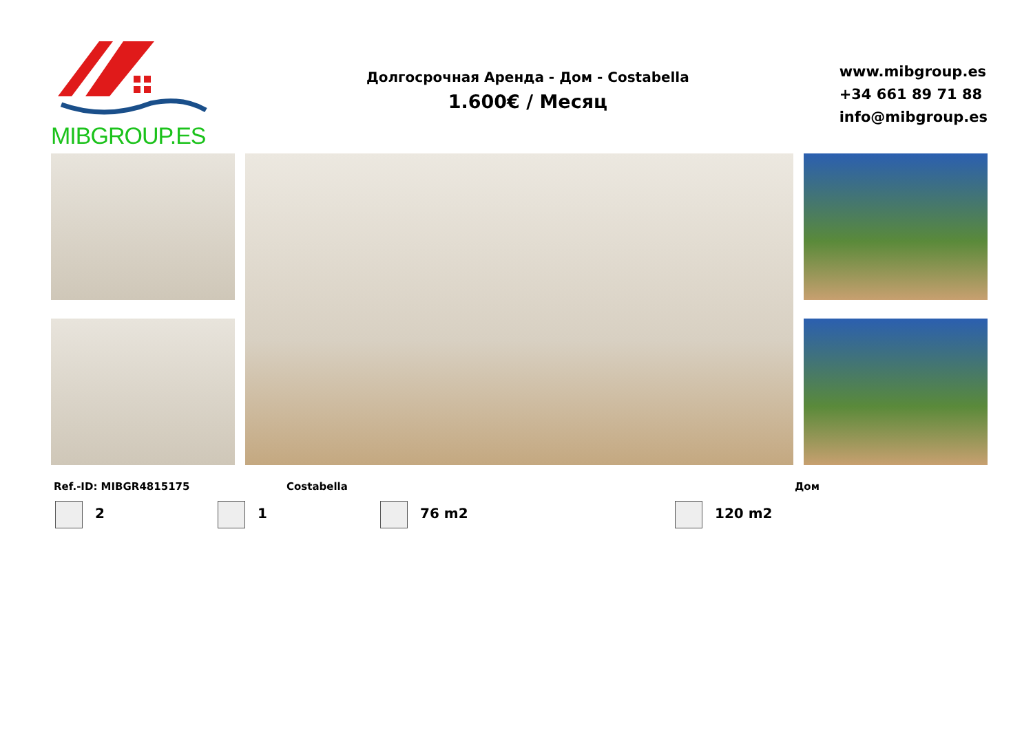MIBGROUP.ES
Долгосрочная Аренда - Дом - Costabella
1.600€ / Месяц
www.mibgroup.es
+34 661 89 71 88
info@mibgroup.es
Ref.-ID: MIBGR4815175 Costabella Дом
2 1 76 m2 120 m2